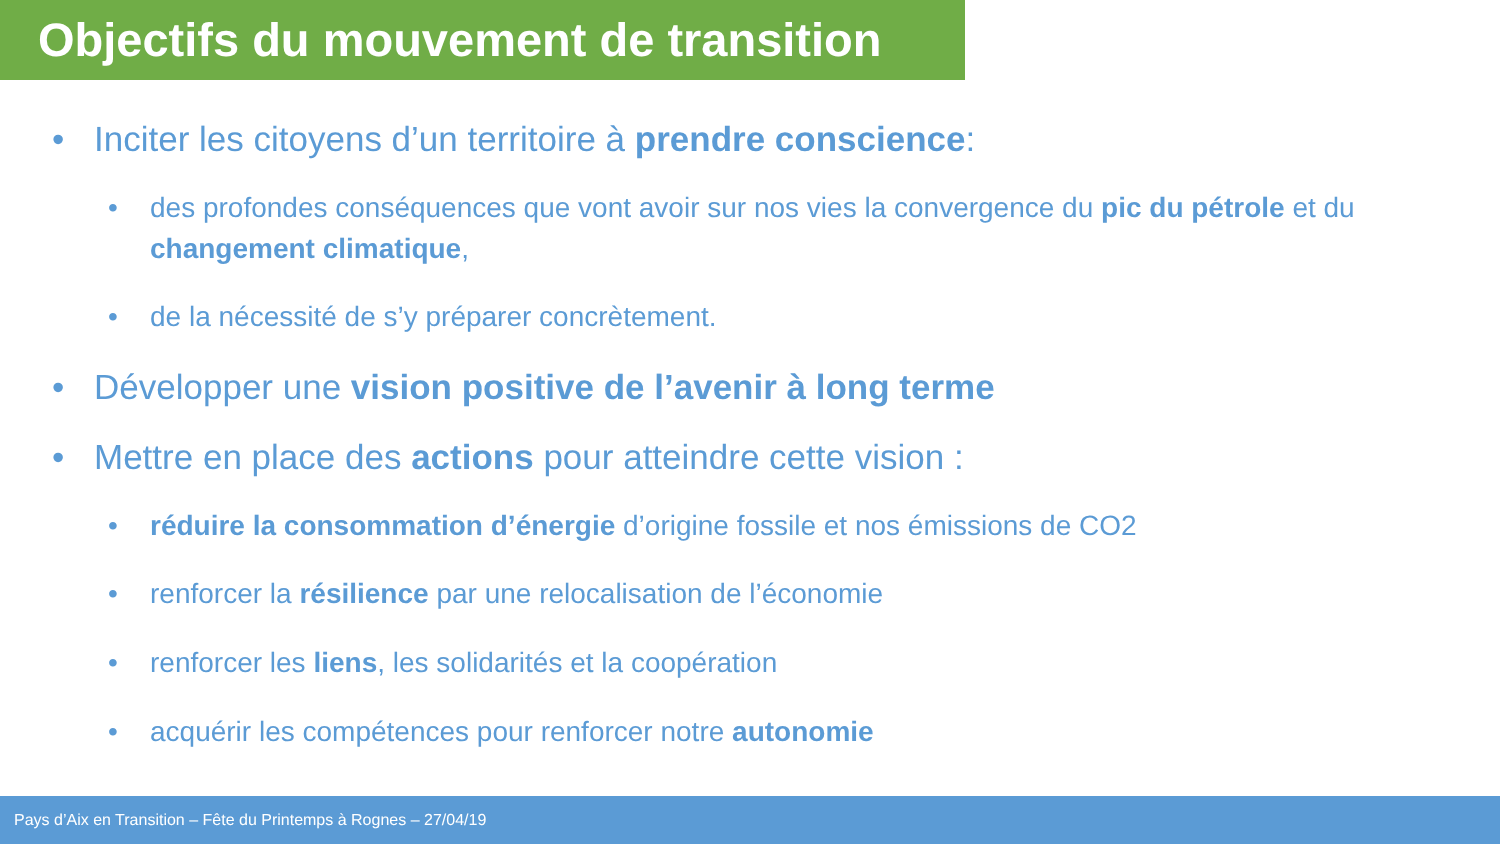Objectifs du mouvement de transition
• Inciter les citoyens d’un territoire à prendre conscience:
• des profondes conséquences que vont avoir sur nos vies la convergence du pic du pétrole et du changement climatique,
• de la nécessité de s’y préparer concrètement.
• Développer une vision positive de l’avenir à long terme
• Mettre en place des actions pour atteindre cette vision :
• réduire la consommation d’énergie d’origine fossile et nos émissions de CO2
• renforcer la résilience par une relocalisation de l’économie
• renforcer les liens, les solidarités et la coopération
• acquérir les compétences pour renforcer notre autonomie
Pays d’Aix en Transition – Fête du Printemps à Rognes – 27/04/19